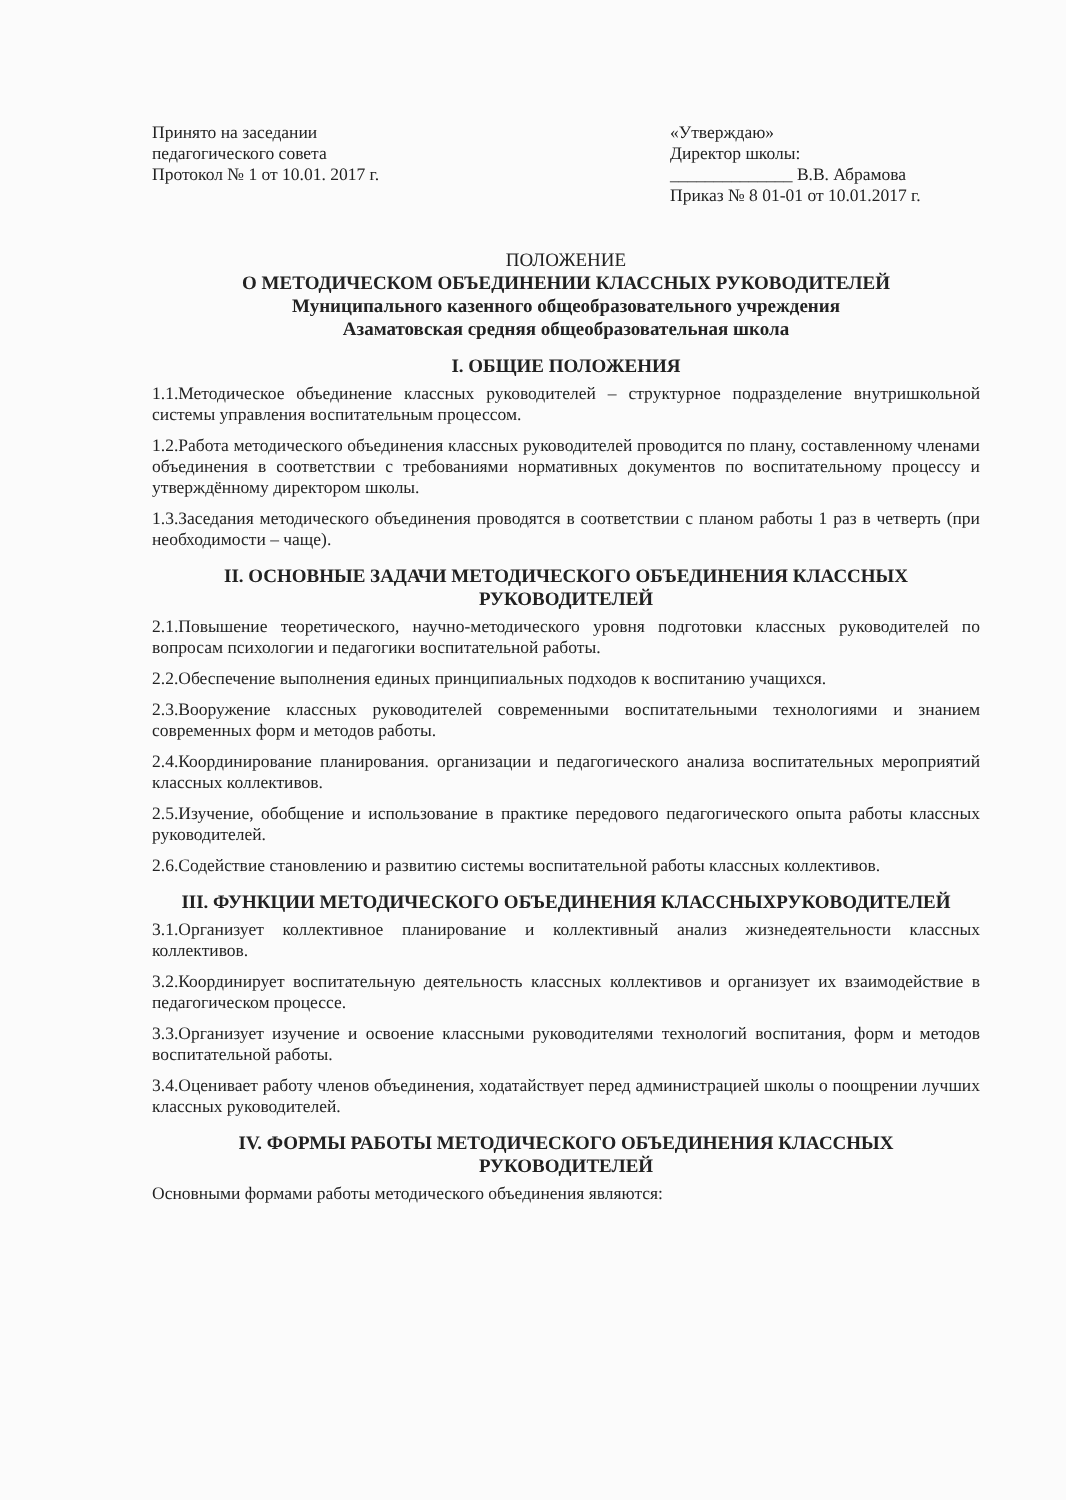Принято на заседании
педагогического совета
Протокол № 1 от 10.01. 2017 г.
«Утверждаю»
Директор школы:
______________ В.В. Абрамова
Приказ № 8 01-01 от 10.01.2017 г.
ПОЛОЖЕНИЕ
О МЕТОДИЧЕСКОМ ОБЪЕДИНЕНИИ КЛАССНЫХ РУКОВОДИТЕЛЕЙ
Муниципального казенного общеобразовательного учреждения
Азаматовская средняя общеобразовательная школа
I. ОБЩИЕ ПОЛОЖЕНИЯ
1.1.Методическое объединение классных руководителей – структурное подразделение внутришкольной системы управления воспитательным процессом.
1.2.Работа методического объединения классных руководителей проводится по плану, составленному членами объединения в соответствии с требованиями нормативных документов по воспитательному процессу и утверждённому директором школы.
1.3.Заседания методического объединения проводятся в соответствии с планом работы 1 раз в четверть (при необходимости – чаще).
II. ОСНОВНЫЕ ЗАДАЧИ МЕТОДИЧЕСКОГО ОБЪЕДИНЕНИЯ КЛАССНЫХ РУКОВОДИТЕЛЕЙ
2.1.Повышение теоретического, научно-методического уровня подготовки классных руководителей по вопросам психологии и педагогики воспитательной работы.
2.2.Обеспечение выполнения единых принципиальных подходов к воспитанию учащихся.
2.3.Вооружение классных руководителей современными воспитательными технологиями и знанием современных форм и методов работы.
2.4.Координирование планирования. организации и педагогического анализа воспитательных мероприятий классных коллективов.
2.5.Изучение, обобщение и использование в практике передового педагогического опыта работы классных руководителей.
2.6.Содействие становлению и развитию системы воспитательной работы классных коллективов.
III. ФУНКЦИИ МЕТОДИЧЕСКОГО ОБЪЕДИНЕНИЯ КЛАССНЫХРУКОВОДИТЕЛЕЙ
3.1.Организует коллективное планирование и коллективный анализ жизнедеятельности классных коллективов.
3.2.Координирует воспитательную деятельность классных коллективов и организует их взаимодействие в педагогическом процессе.
3.3.Организует изучение и освоение классными руководителями технологий воспитания, форм и методов воспитательной работы.
3.4.Оценивает работу членов объединения, ходатайствует перед администрацией школы о поощрении лучших классных руководителей.
IV. ФОРМЫ РАБОТЫ МЕТОДИЧЕСКОГО ОБЪЕДИНЕНИЯ КЛАССНЫХ РУКОВОДИТЕЛЕЙ
Основными формами работы методического объединения являются: